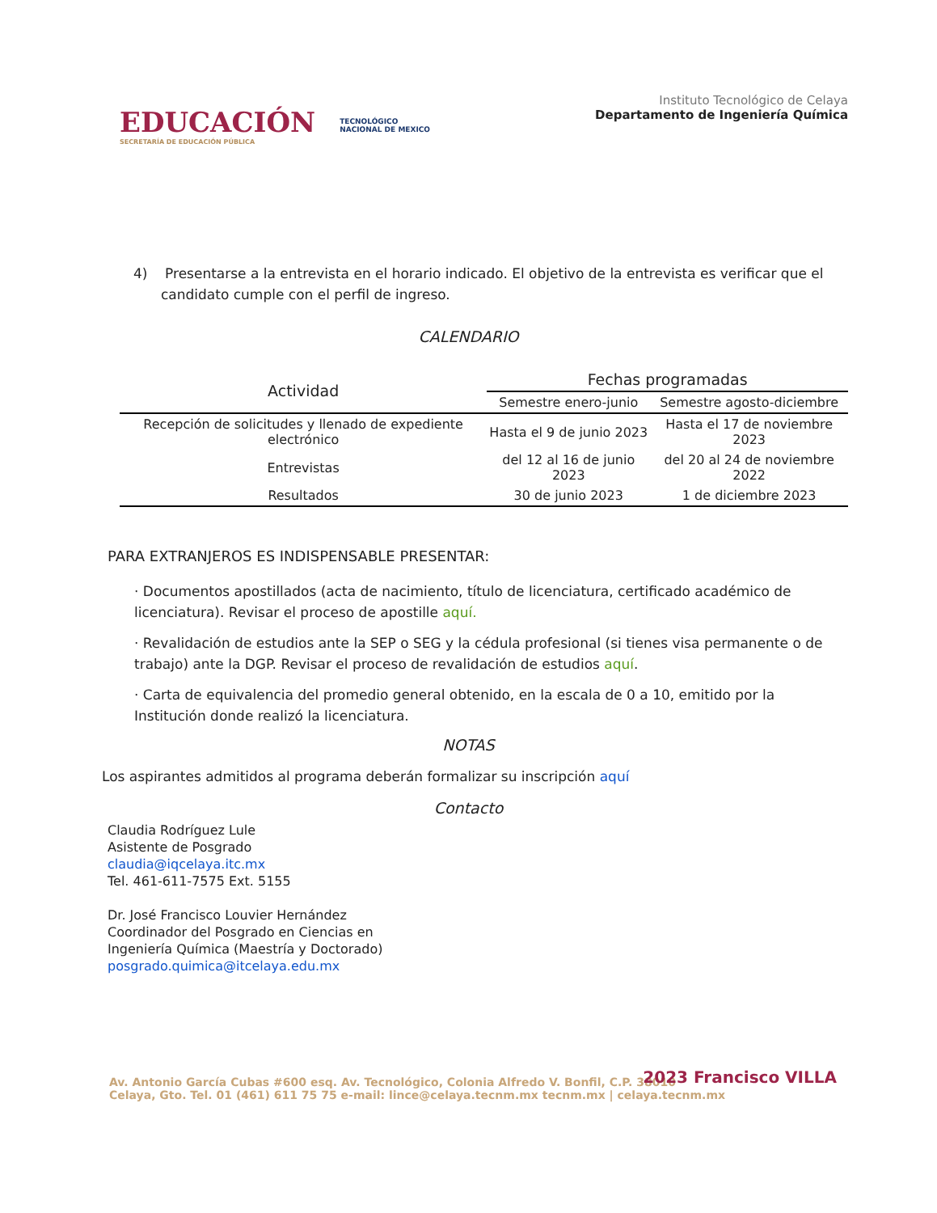EDUCACIÓN
SECRETARÍA DE EDUCACIÓN PÚBLICA
TECNOLÓGICO
NACIONAL DE MEXICO
Instituto Tecnológico de Celaya
Departamento de Ingeniería Química
4) Presentarse a la entrevista en el horario indicado. El objetivo de la entrevista es verificar que el candidato cumple con el perfil de ingreso.
CALENDARIO
| Actividad | Fechas programadas | |
| --- | --- | --- |
| | Semestre enero-junio | Semestre agosto-diciembre |
| Recepción de solicitudes y llenado de expediente electrónico | Hasta el 9 de junio 2023 | Hasta el 17 de noviembre 2023 |
| Entrevistas | del 12 al 16 de junio 2023 | del 20 al 24 de noviembre 2022 |
| Resultados | 30 de junio 2023 | 1 de diciembre 2023 |
PARA EXTRANJEROS ES INDISPENSABLE PRESENTAR:
· Documentos apostillados (acta de nacimiento, título de licenciatura, certificado académico de licenciatura). Revisar el proceso de apostille aquí.
· Revalidación de estudios ante la SEP o SEG y la cédula profesional (si tienes visa permanente o de trabajo) ante la DGP. Revisar el proceso de revalidación de estudios aquí.
· Carta de equivalencia del promedio general obtenido, en la escala de 0 a 10, emitido por la Institución donde realizó la licenciatura.
NOTAS
Los aspirantes admitidos al programa deberán formalizar su inscripción aquí
Contacto
Claudia Rodríguez Lule
Asistente de Posgrado
claudia@iqcelaya.itc.mx
Tel. 461-611-7575 Ext. 5155
Dr. José Francisco Louvier Hernández
Coordinador del Posgrado en Ciencias en
Ingeniería Química (Maestría y Doctorado)
posgrado.quimica@itcelaya.edu.mx
Av. Antonio García Cubas #600 esq. Av. Tecnológico, Colonia Alfredo V. Bonfil, C.P. 38010
Celaya, Gto. Tel. 01 (461) 611 75 75 e-mail: lince@celaya.tecnm.mx tecnm.mx | celaya.tecnm.mx
2023 Francisco VILLA